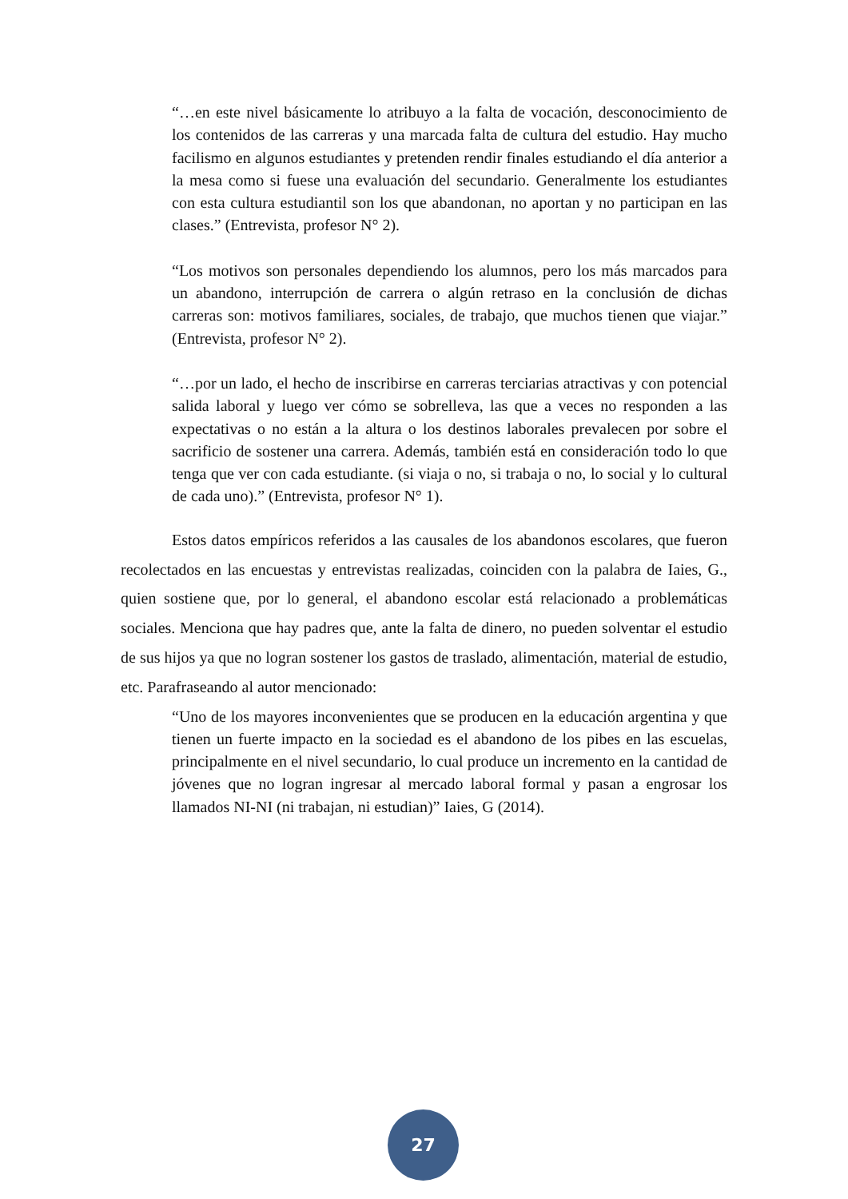“…en este nivel básicamente lo atribuyo a la falta de vocación, desconocimiento de los contenidos de las carreras y una marcada falta de cultura del estudio. Hay mucho facilismo en algunos estudiantes y pretenden rendir finales estudiando el día anterior a la mesa como si fuese una evaluación del secundario. Generalmente los estudiantes con esta cultura estudiantil son los que abandonan, no aportan y no participan en las clases.” (Entrevista, profesor N° 2).
“Los motivos son personales dependiendo los alumnos, pero los más marcados para un abandono, interrupción de carrera o algún retraso en la conclusión de dichas carreras son: motivos familiares, sociales, de trabajo, que muchos tienen que viajar.” (Entrevista, profesor N° 2).
“…por un lado, el hecho de inscribirse en carreras terciarias atractivas y con potencial salida laboral y luego ver cómo se sobrelleva, las que a veces no responden a las expectativas o no están a la altura o los destinos laborales prevalecen por sobre el sacrificio de sostener una carrera. Además, también está en consideración todo lo que tenga que ver con cada estudiante. (si viaja o no, si trabaja o no, lo social y lo cultural de cada uno).” (Entrevista, profesor N° 1).
Estos datos empíricos referidos a las causales de los abandonos escolares, que fueron recolectados en las encuestas y entrevistas realizadas, coinciden con la palabra de Iaies, G., quien sostiene que, por lo general, el abandono escolar está relacionado a problemáticas sociales. Menciona que hay padres que, ante la falta de dinero, no pueden solventar el estudio de sus hijos ya que no logran sostener los gastos de traslado, alimentación, material de estudio, etc. Parafraseando al autor mencionado:
“Uno de los mayores inconvenientes que se producen en la educación argentina y que tienen un fuerte impacto en la sociedad es el abandono de los pibes en las escuelas, principalmente en el nivel secundario, lo cual produce un incremento en la cantidad de jóvenes que no logran ingresar al mercado laboral formal y pasan a engrosar los llamados NI-NI (ni trabajan, ni estudian)” Iaies, G (2014).
27